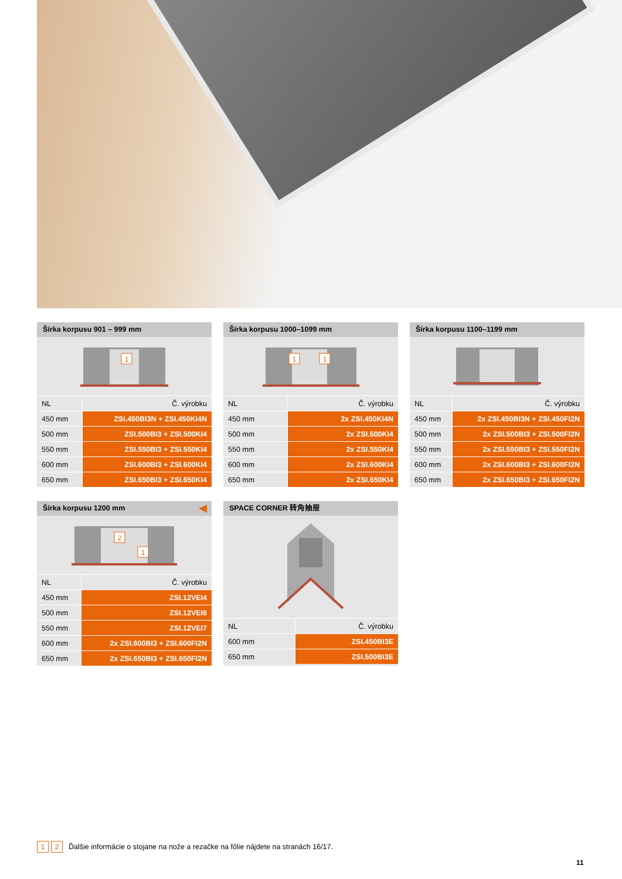Šírka korpusu 901 – 999 mm
1
| NL | Č. výrobku |
| --- | --- |
| 450 mm | ZSI.450BI3N + ZSI.450KI4N |
| 500 mm | ZSI.500BI3 + ZSI.500KI4 |
| 550 mm | ZSI.550BI3 + ZSI.550KI4 |
| 600 mm | ZSI.600BI3 + ZSI.600KI4 |
| 650 mm | ZSI.650BI3 + ZSI.650KI4 |
Šírka korpusu 1000–1099 mm
1
1
| NL | Č. výrobku |
| --- | --- |
| 450 mm | 2x ZSI.450KI4N |
| 500 mm | 2x ZSI.500KI4 |
| 550 mm | 2x ZSI.550KI4 |
| 600 mm | 2x ZSI.600KI4 |
| 650 mm | 2x ZSI.650KI4 |
Šírka korpusu 1100–1199 mm
| NL | Č. výrobku |
| --- | --- |
| 450 mm | 2x ZSI.450BI3N + ZSI.450FI2N |
| 500 mm | 2x ZSI.500BI3 + ZSI.500FI2N |
| 550 mm | 2x ZSI.550BI3 + ZSI.550FI2N |
| 600 mm | 2x ZSI.600BI3 + ZSI.600FI2N |
| 650 mm | 2x ZSI.650BI3 + ZSI.650FI2N |
Šírka korpusu 1200 mm
2
1
| NL | Č. výrobku |
| --- | --- |
| 450 mm | ZSI.12VEI4 |
| 500 mm | ZSI.12VEI6 |
| 550 mm | ZSI.12VEI7 |
| 600 mm | 2x ZSI.600BI3 + ZSI.600FI2N |
| 650 mm | 2x ZSI.650BI3 + ZSI.650FI2N |
SPACE CORNER 转角抽屉
| NL | Č. výrobku |
| --- | --- |
| 600 mm | ZSI.450BI3E |
| 650 mm | ZSI.500BI3E |
1 2 Ďalšie informácie o stojane na nože a rezačke na fólie nájdete na stranách 16/17.
11